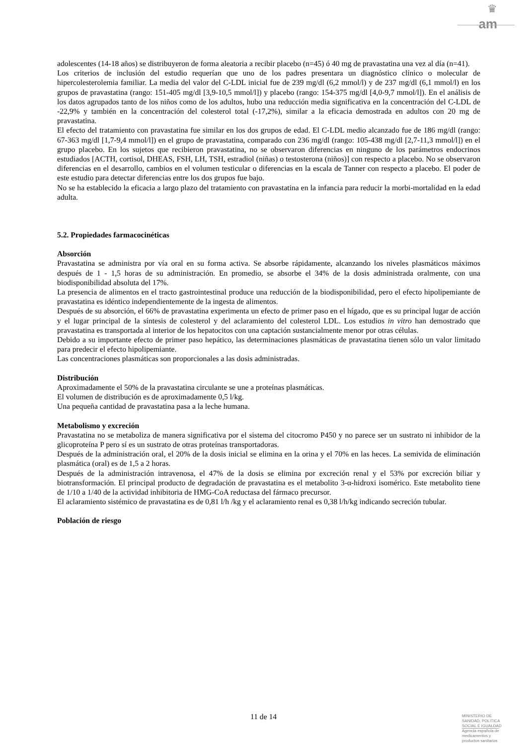♛
am
adolescentes (14-18 años) se distribuyeron de forma aleatoria a recibir placebo (n=45) ó 40 mg de pravastatina una vez al día (n=41).
Los criterios de inclusión del estudio requerían que uno de los padres presentara un diagnóstico clínico o molecular de hipercolesterolemia familiar. La media del valor del C-LDL inicial fue de 239 mg/dl (6,2 mmol/l) y de 237 mg/dl (6,1 mmol/l) en los grupos de pravastatina (rango: 151-405 mg/dl [3,9-10,5 mmol/l]) y placebo (rango: 154-375 mg/dl [4,0-9,7 mmol/l]). En el análisis de los datos agrupados tanto de los niños como de los adultos, hubo una reducción media significativa en la concentración del C-LDL de -22,9% y también en la concentración del colesterol total (-17,2%), similar a la eficacia demostrada en adultos con 20 mg de pravastatina.
El efecto del tratamiento con pravastatina fue similar en los dos grupos de edad. El C-LDL medio alcanzado fue de 186 mg/dl (rango: 67-363 mg/dl [1,7-9,4 mmol/l]) en el grupo de pravastatina, comparado con 236 mg/dl (rango: 105-438 mg/dl [2,7-11,3 mmol/l]) en el grupo placebo. En los sujetos que recibieron pravastatina, no se observaron diferencias en ninguno de los parámetros endocrinos estudiados [ACTH, cortisol, DHEAS, FSH, LH, TSH, estradiol (niñas) o testosterona (niños)] con respecto a placebo. No se observaron diferencias en el desarrollo, cambios en el volumen testicular o diferencias en la escala de Tanner con respecto a placebo. El poder de este estudio para detectar diferencias entre los dos grupos fue bajo.
No se ha establecido la eficacia a largo plazo del tratamiento con pravastatina en la infancia para reducir la morbi-mortalidad en la edad adulta.
5.2. Propiedades farmacocinéticas
Absorción
Pravastatina se administra por vía oral en su forma activa. Se absorbe rápidamente, alcanzando los niveles plasmáticos máximos después de 1 - 1,5 horas de su administración. En promedio, se absorbe el 34% de la dosis administrada oralmente, con una biodisponibilidad absoluta del 17%.
La presencia de alimentos en el tracto gastrointestinal produce una reducción de la biodisponibilidad, pero el efecto hipolipemiante de pravastatina es idéntico independientemente de la ingesta de alimentos.
Después de su absorción, el 66% de pravastatina experimenta un efecto de primer paso en el hígado, que es su principal lugar de acción y el lugar principal de la síntesis de colesterol y del aclaramiento del colesterol LDL. Los estudios in vitro han demostrado que pravastatina es transportada al interior de los hepatocitos con una captación sustancialmente menor por otras células.
Debido a su importante efecto de primer paso hepático, las determinaciones plasmáticas de pravastatina tienen sólo un valor limitado para predecir el efecto hipolipemiante.
Las concentraciones plasmáticas son proporcionales a las dosis administradas.
Distribución
Aproximadamente el 50% de la pravastatina circulante se une a proteínas plasmáticas.
El volumen de distribución es de aproximadamente 0,5 l/kg.
Una pequeña cantidad de pravastatina pasa a la leche humana.
Metabolismo y excreción
Pravastatina no se metaboliza de manera significativa por el sistema del citocromo P450 y no parece ser un sustrato ni inhibidor de la glicoproteína P pero sí es un sustrato de otras proteínas transportadoras.
Después de la administración oral, el 20% de la dosis inicial se elimina en la orina y el 70% en las heces. La semivida de eliminación plasmática (oral) es de 1,5 a 2 horas.
Después de la administración intravenosa, el 47% de la dosis se elimina por excreción renal y el 53% por excreción biliar y biotransformación. El principal producto de degradación de pravastatina es el metabolito 3-α-hidroxi isomérico. Este metabolito tiene de 1/10 a 1/40 de la actividad inhibitoria de HMG-CoA reductasa del fármaco precursor.
El aclaramiento sistémico de pravastatina es de 0,81 l/h /kg y el aclaramiento renal es 0,38 l/h/kg indicando secreción tubular.
Población de riesgo
11 de 14
MINISTERIO DE
SANIDAD, POLITICA
SOCIAL E IGUALDAD
Agencia española de
medicamentos y
productos sanitarios